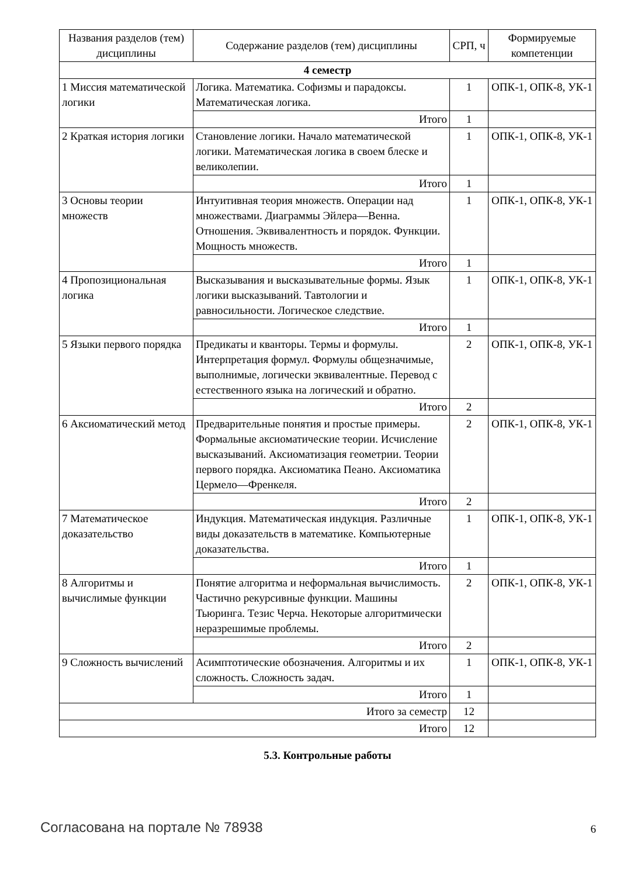| Названия разделов (тем) дисциплины | Содержание разделов (тем) дисциплины | СРП, ч | Формируемые компетенции |
| --- | --- | --- | --- |
| 4 семестр | | | |
| 1 Миссия математической логики | Логика. Математика. Софизмы и парадоксы. Математическая логика. | 1 | ОПК-1, ОПК-8, УК-1 |
| | Итого | 1 | |
| 2 Краткая история логики | Становление логики. Начало математической логики. Математическая логика в своем блеске и великолепии. | 1 | ОПК-1, ОПК-8, УК-1 |
| | Итого | 1 | |
| 3 Основы теории множеств | Интуитивная теория множеств. Операции над множествами. Диаграммы Эйлера—Венна. Отношения. Эквивалентность и порядок. Функции. Мощность множеств. | 1 | ОПК-1, ОПК-8, УК-1 |
| | Итого | 1 | |
| 4 Пропозициональная логика | Высказывания и высказывательные формы. Язык логики высказываний. Тавтологии и равносильности. Логическое следствие. | 1 | ОПК-1, ОПК-8, УК-1 |
| | Итого | 1 | |
| 5 Языки первого порядка | Предикаты и кванторы. Термы и формулы. Интерпретация формул. Формулы общезначимые, выполнимые, логически эквивалентные. Перевод с естественного языка на логический и обратно. | 2 | ОПК-1, ОПК-8, УК-1 |
| | Итого | 2 | |
| 6 Аксиоматический метод | Предварительные понятия и простые примеры. Формальные аксиоматические теории. Исчисление высказываний. Аксиоматизация геометрии. Теории первого порядка. Аксиоматика Пеано. Аксиоматика Цермело—Френкеля. | 2 | ОПК-1, ОПК-8, УК-1 |
| | Итого | 2 | |
| 7 Математическое доказательство | Индукция. Математическая индукция. Различные виды доказательств в математике. Компьютерные доказательства. | 1 | ОПК-1, ОПК-8, УК-1 |
| | Итого | 1 | |
| 8 Алгоритмы и вычислимые функции | Понятие алгоритма и неформальная вычислимость. Частично рекурсивные функции. Машины Тьюринга. Тезис Черча. Некоторые алгоритмически неразрешимые проблемы. | 2 | ОПК-1, ОПК-8, УК-1 |
| | Итого | 2 | |
| 9 Сложность вычислений | Асимптотические обозначения. Алгоритмы и их сложность. Сложность задач. | 1 | ОПК-1, ОПК-8, УК-1 |
| | Итого | 1 | |
| Итого за семестр | | 12 | |
| Итого | | 12 | |
5.3. Контрольные работы
Согласована на портале № 78938 6